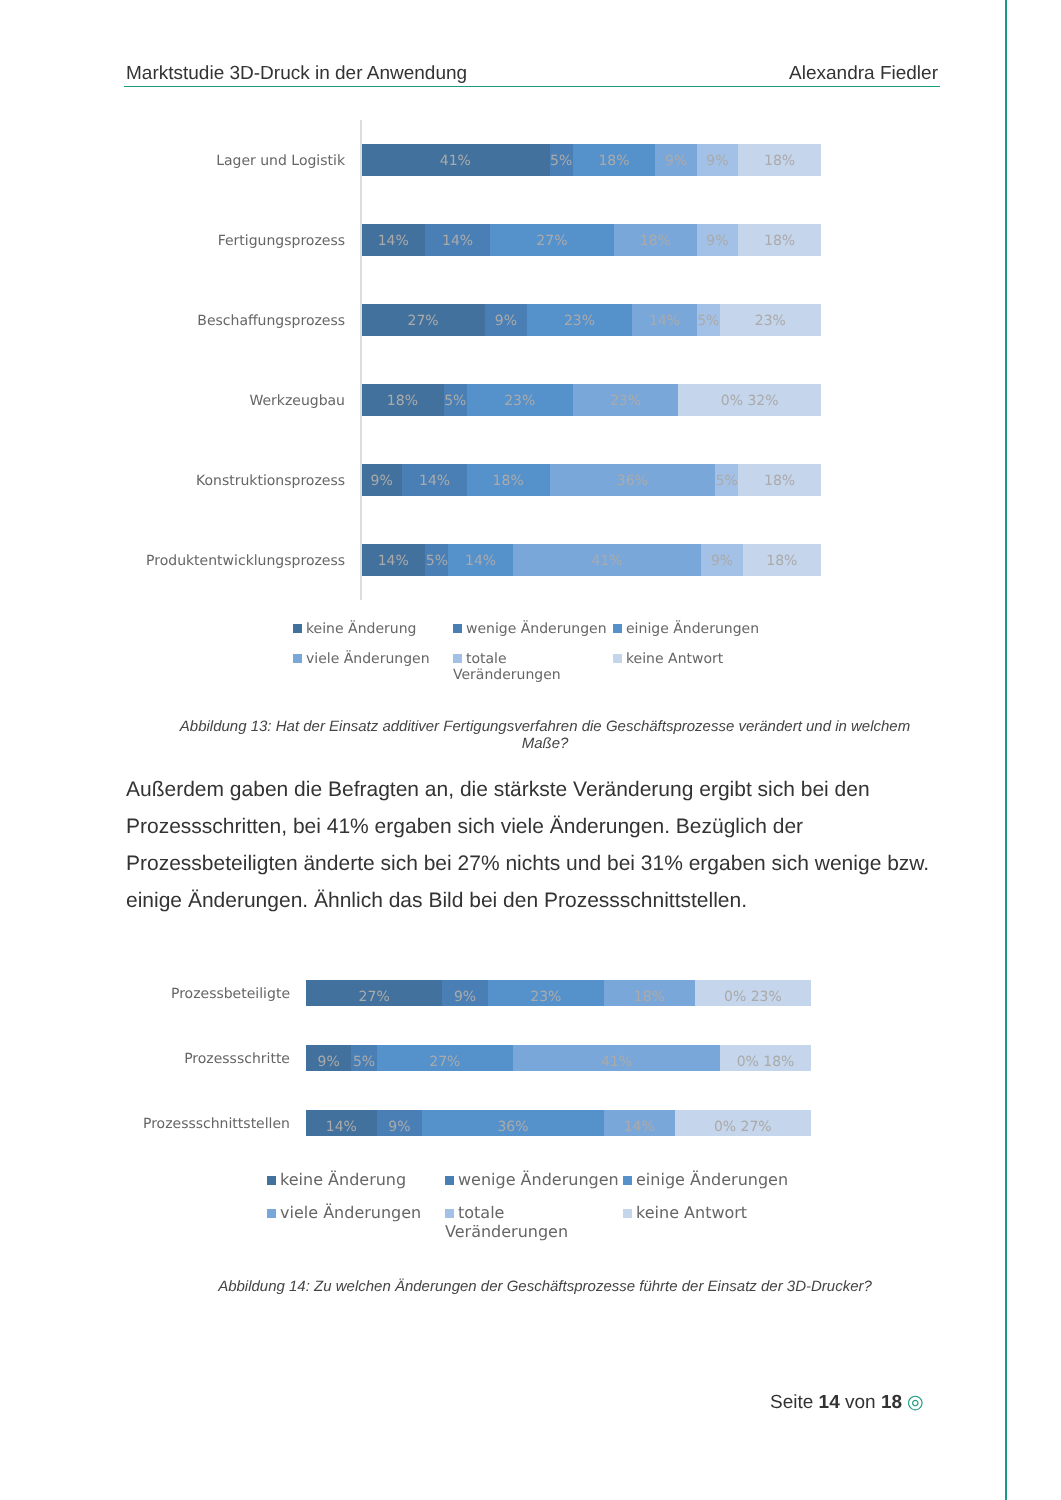Marktstudie 3D-Druck in der Anwendung Alexandra Fiedler
Lager und Logistik
41% 5% 18% 9% 9% 18%
Fertigungsprozess
14% 14% 27% 18% 9% 18%
Beschaffungsprozess
27% 9% 23% 14% 5% 23%
Werkzeugbau
18% 5% 23% 23% 0% 32%
Konstruktionsprozess
9% 14% 18% 36% 5% 18%
Produktentwicklungsprozess
14% 5% 14% 41% 9% 18%
keine Änderung wenige Änderungen einige Änderungen viele Änderungen totale Veränderungen keine Antwort
Abbildung 13: Hat der Einsatz additiver Fertigungsverfahren die Geschäftsprozesse verändert und in welchem Maße?
Außerdem gaben die Befragten an, die stärkste Veränderung ergibt sich bei den Prozessschritten, bei 41% ergaben sich viele Änderungen. Bezüglich der Prozessbeteiligten änderte sich bei 27% nichts und bei 31% ergaben sich wenige bzw. einige Änderungen. Ähnlich das Bild bei den Prozessschnittstellen.
Prozessbeteiligte
27% 9% 23% 18% 0% 23%
Prozessschritte
9% 5% 27% 41% 0% 18%
Prozessschnittstellen
14% 9% 36% 14% 0% 27%
keine Änderung wenige Änderungen einige Änderungen viele Änderungen totale Veränderungen keine Antwort
Abbildung 14: Zu welchen Änderungen der Geschäftsprozesse führte der Einsatz der 3D-Drucker?
Seite 14 von 18 ◎